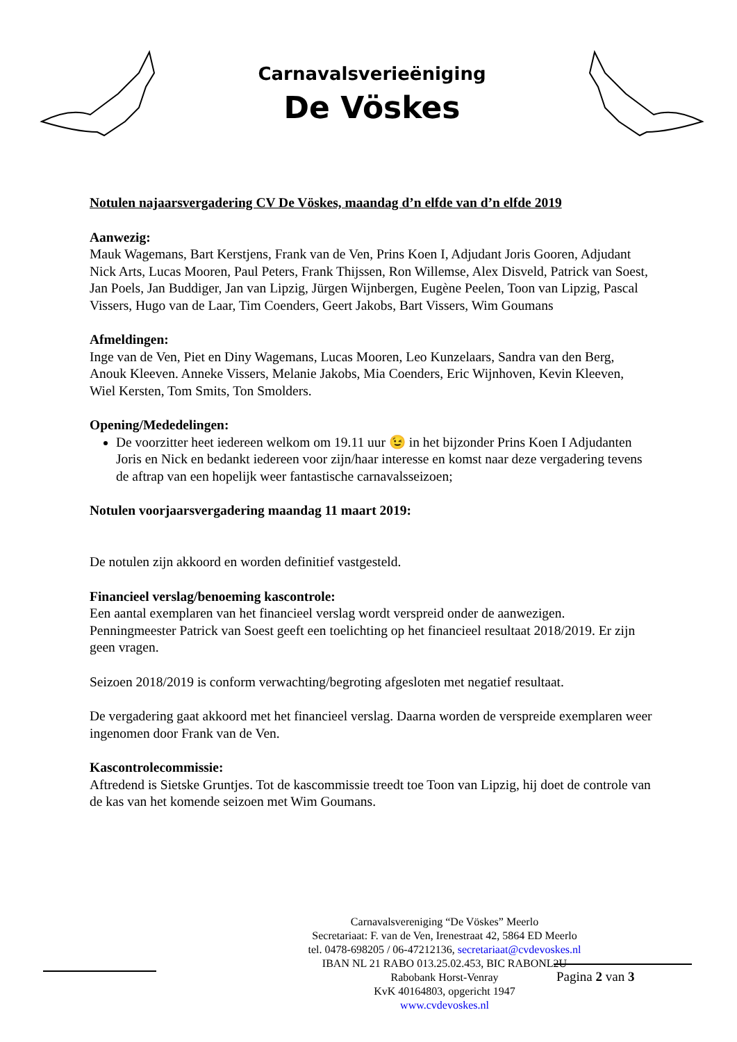Carnavalsverieëniging
De Vöskes
Notulen najaarsvergadering CV De Vöskes, maandag d’n elfde van d’n elfde 2019
Aanwezig:
Mauk Wagemans, Bart Kerstjens, Frank van de Ven, Prins Koen I, Adjudant Joris Gooren, Adjudant Nick Arts, Lucas Mooren, Paul Peters, Frank Thijssen, Ron Willemse, Alex Disveld, Patrick van Soest, Jan Poels, Jan Buddiger, Jan van Lipzig, Jürgen Wijnbergen, Eugène Peelen, Toon van Lipzig, Pascal Vissers, Hugo van de Laar, Tim Coenders, Geert Jakobs, Bart Vissers, Wim Goumans
Afmeldingen:
Inge van de Ven, Piet en Diny Wagemans, Lucas Mooren, Leo Kunzelaars, Sandra van den Berg, Anouk Kleeven. Anneke Vissers, Melanie Jakobs, Mia Coenders, Eric Wijnhoven, Kevin Kleeven, Wiel Kersten, Tom Smits, Ton Smolders.
Opening/Mededelingen:
De voorzitter heet iedereen welkom om 19.11 uur 😉 in het bijzonder Prins Koen I Adjudanten Joris en Nick en bedankt iedereen voor zijn/haar interesse en komst naar deze vergadering tevens de aftrap van een hopelijk weer fantastische carnavalsseizoen;
Notulen voorjaarsvergadering maandag 11 maart 2019:
De notulen zijn akkoord en worden definitief vastgesteld.
Financieel verslag/benoeming kascontrole:
Een aantal exemplaren van het financieel verslag wordt verspreid onder de aanwezigen. Penningmeester Patrick van Soest geeft een toelichting op het financieel resultaat 2018/2019. Er zijn geen vragen.
Seizoen 2018/2019 is conform verwachting/begroting afgesloten met negatief resultaat.
De vergadering gaat akkoord met het financieel verslag. Daarna worden de verspreide exemplaren weer ingenomen door Frank van de Ven.
Kascontrolecommissie:
Aftredend is Sietske Gruntjes. Tot de kascommissie treedt toe Toon van Lipzig, hij doet de controle van de kas van het komende seizoen met Wim Goumans.
Carnavalsvereniging “De Vöskes” Meerlo
Secretariaat: F. van de Ven, Irenestraat 42, 5864 ED Meerlo
tel. 0478-698205 / 06-47212136, secretariaat@cvdevoskes.nl
IBAN NL 21 RABO 013.25.02.453, BIC RABONL2U
Rabobank Horst-Venray
KvK 40164803, opgericht 1947
www.cvdevoskes.nl
Pagina 2 van 3